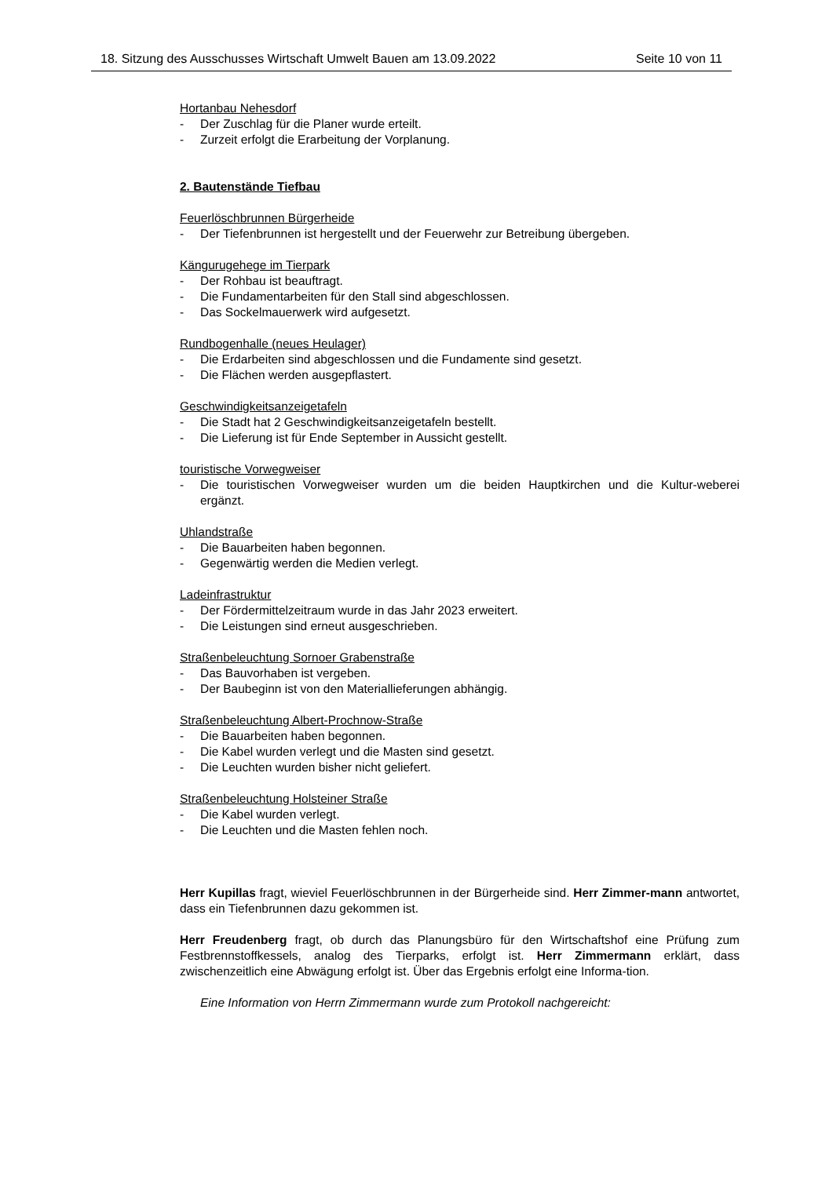18. Sitzung des Ausschusses Wirtschaft Umwelt Bauen am 13.09.2022 Seite 10 von 11
Hortanbau Nehesdorf
- Der Zuschlag für die Planer wurde erteilt.
- Zurzeit erfolgt die Erarbeitung der Vorplanung.
2. Bautenstände Tiefbau
Feuerlöschbrunnen Bürgerheide
- Der Tiefenbrunnen ist hergestellt und der Feuerwehr zur Betreibung übergeben.
Kängurugehege im Tierpark
- Der Rohbau ist beauftragt.
- Die Fundamentarbeiten für den Stall sind abgeschlossen.
- Das Sockelmauerwerk wird aufgesetzt.
Rundbogenhalle (neues Heulager)
- Die Erdarbeiten sind abgeschlossen und die Fundamente sind gesetzt.
- Die Flächen werden ausgepflastert.
Geschwindigkeitsanzeigetafeln
- Die Stadt hat 2 Geschwindigkeitsanzeigetafeln bestellt.
- Die Lieferung ist für Ende September in Aussicht gestellt.
touristische Vorwegweiser
- Die touristischen Vorwegweiser wurden um die beiden Hauptkirchen und die Kultur-weberei ergänzt.
Uhlandstraße
- Die Bauarbeiten haben begonnen.
- Gegenwärtig werden die Medien verlegt.
Ladeinfrastruktur
- Der Fördermittelzeitraum wurde in das Jahr 2023 erweitert.
- Die Leistungen sind erneut ausgeschrieben.
Straßenbeleuchtung Sornoer Grabenstraße
- Das Bauvorhaben ist vergeben.
- Der Baubeginn ist von den Materiallieferungen abhängig.
Straßenbeleuchtung Albert-Prochnow-Straße
- Die Bauarbeiten haben begonnen.
- Die Kabel wurden verlegt und die Masten sind gesetzt.
- Die Leuchten wurden bisher nicht geliefert.
Straßenbeleuchtung Holsteiner Straße
- Die Kabel wurden verlegt.
- Die Leuchten und die Masten fehlen noch.
Herr Kupillas fragt, wieviel Feuerlöschbrunnen in der Bürgerheide sind. Herr Zimmer-mann antwortet, dass ein Tiefenbrunnen dazu gekommen ist.
Herr Freudenberg fragt, ob durch das Planungsbüro für den Wirtschaftshof eine Prüfung zum Festbrennstoffkessels, analog des Tierparks, erfolgt ist. Herr Zimmermann erklärt, dass zwischenzeitlich eine Abwägung erfolgt ist. Über das Ergebnis erfolgt eine Informa-tion.
Eine Information von Herrn Zimmermann wurde zum Protokoll nachgereicht: